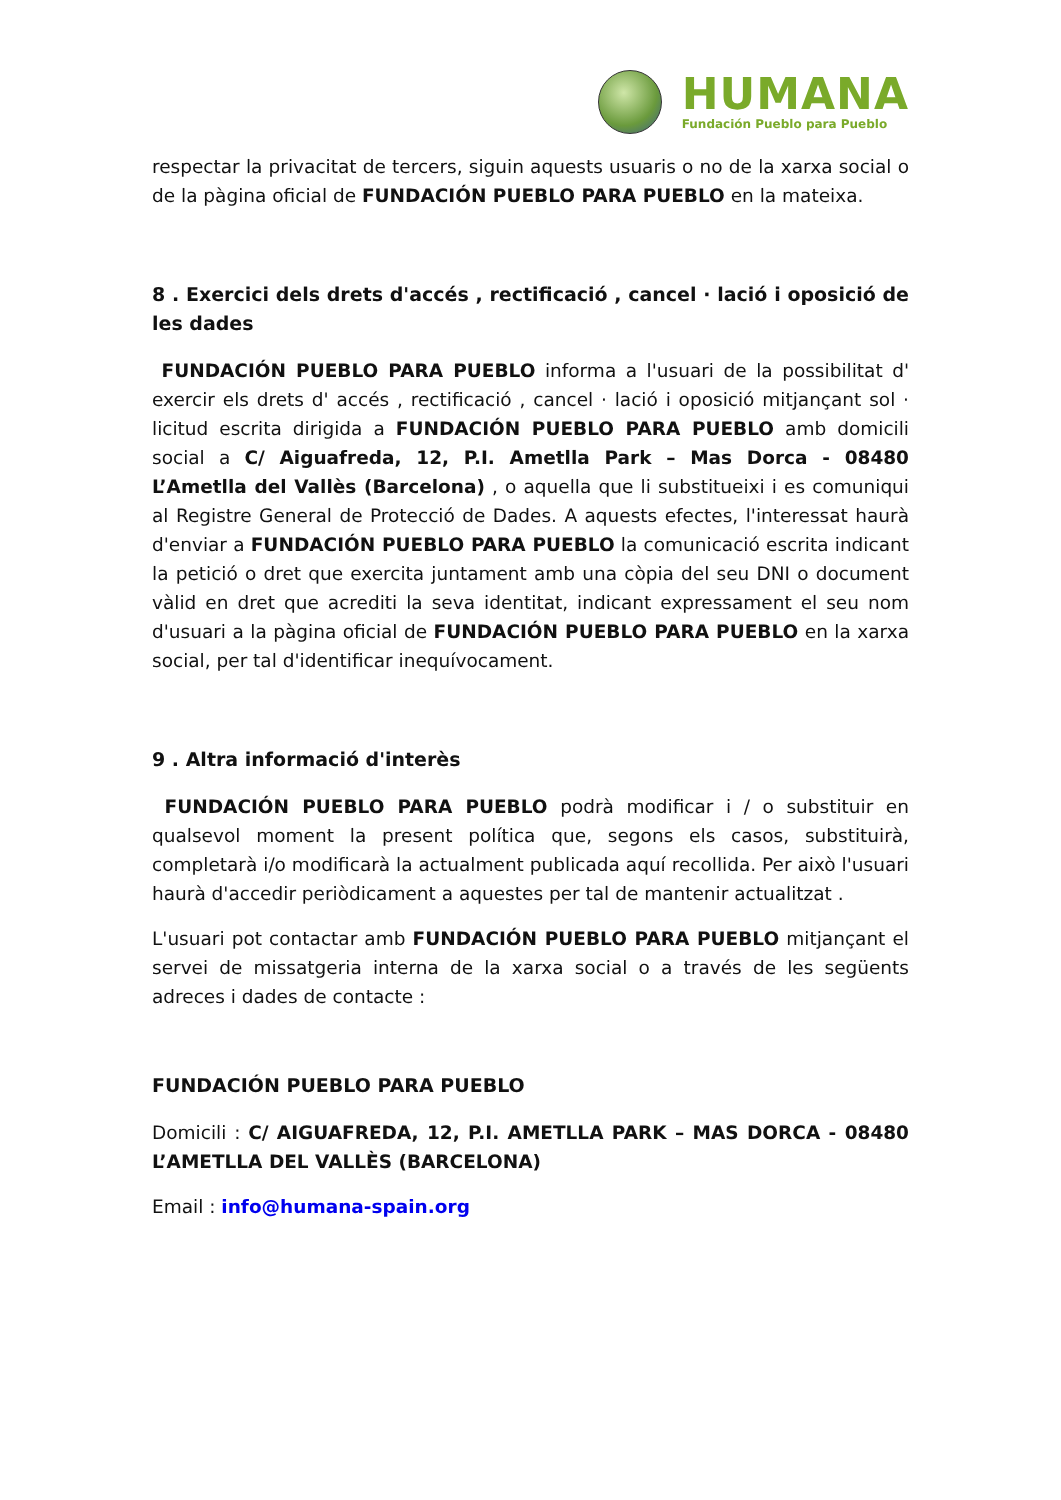HUMANA
Fundación Pueblo para Pueblo
respectar la privacitat de tercers, siguin aquests usuaris o no de la xarxa social o de la pàgina oficial de FUNDACIÓN PUEBLO PARA PUEBLO en la mateixa.
8 . Exercici dels drets d'accés , rectificació , cancel · lació i oposició de les dades
FUNDACIÓN PUEBLO PARA PUEBLO informa a l'usuari de la possibilitat d' exercir els drets d' accés , rectificació , cancel · lació i oposició mitjançant sol · licitud escrita dirigida a FUNDACIÓN PUEBLO PARA PUEBLO amb domicili social a C/ Aiguafreda, 12, P.I. Ametlla Park – Mas Dorca - 08480 L’Ametlla del Vallès (Barcelona) , o aquella que li substitueixi i es comuniqui al Registre General de Protecció de Dades. A aquests efectes, l'interessat haurà d'enviar a FUNDACIÓN PUEBLO PARA PUEBLO la comunicació escrita indicant la petició o dret que exercita juntament amb una còpia del seu DNI o document vàlid en dret que acrediti la seva identitat, indicant expressament el seu nom d'usuari a la pàgina oficial de FUNDACIÓN PUEBLO PARA PUEBLO en la xarxa social, per tal d'identificar inequívocament.
9 . Altra informació d'interès
FUNDACIÓN PUEBLO PARA PUEBLO podrà modificar i / o substituir en qualsevol moment la present política que, segons els casos, substituirà, completarà i/o modificarà la actualment publicada aquí recollida. Per això l'usuari haurà d'accedir periòdicament a aquestes per tal de mantenir actualitzat .
L'usuari pot contactar amb FUNDACIÓN PUEBLO PARA PUEBLO mitjançant el servei de missatgeria interna de la xarxa social o a través de les següents adreces i dades de contacte :
FUNDACIÓN PUEBLO PARA PUEBLO
Domicili : C/ AIGUAFREDA, 12, P.I. AMETLLA PARK – MAS DORCA - 08480 L’AMETLLA DEL VALLÈS (BARCELONA)
Email : info@humana-spain.org